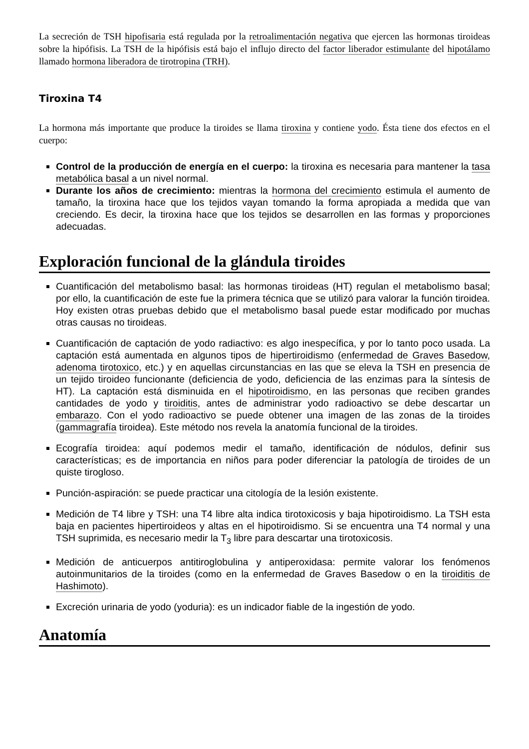La secreción de TSH hipofisaria está regulada por la retroalimentación negativa que ejercen las hormonas tiroideas sobre la hipófisis. La TSH de la hipófisis está bajo el influjo directo del factor liberador estimulante del hipotálamo llamado hormona liberadora de tirotropina (TRH).
Tiroxina T4
La hormona más importante que produce la tiroides se llama tiroxina y contiene yodo. Ésta tiene dos efectos en el cuerpo:
Control de la producción de energía en el cuerpo: la tiroxina es necesaria para mantener la tasa metabólica basal a un nivel normal.
Durante los años de crecimiento: mientras la hormona del crecimiento estimula el aumento de tamaño, la tiroxina hace que los tejidos vayan tomando la forma apropiada a medida que van creciendo. Es decir, la tiroxina hace que los tejidos se desarrollen en las formas y proporciones adecuadas.
Exploración funcional de la glándula tiroides
Cuantificación del metabolismo basal: las hormonas tiroideas (HT) regulan el metabolismo basal; por ello, la cuantificación de este fue la primera técnica que se utilizó para valorar la función tiroidea. Hoy existen otras pruebas debido que el metabolismo basal puede estar modificado por muchas otras causas no tiroideas.
Cuantificación de captación de yodo radiactivo: es algo inespecífica, y por lo tanto poco usada. La captación está aumentada en algunos tipos de hipertiroidismo (enfermedad de Graves Basedow, adenoma tirotoxico, etc.) y en aquellas circunstancias en las que se eleva la TSH en presencia de un tejido tiroideo funcionante (deficiencia de yodo, deficiencia de las enzimas para la síntesis de HT). La captación está disminuida en el hipotiroidismo, en las personas que reciben grandes cantidades de yodo y tiroiditis, antes de administrar yodo radioactivo se debe descartar un embarazo. Con el yodo radioactivo se puede obtener una imagen de las zonas de la tiroides (gammagrafía tiroidea). Este método nos revela la anatomía funcional de la tiroides.
Ecografía tiroidea: aquí podemos medir el tamaño, identificación de nódulos, definir sus características; es de importancia en niños para poder diferenciar la patología de tiroides de un quiste tirogloso.
Punción-aspiración: se puede practicar una citología de la lesión existente.
Medición de T4 libre y TSH: una T4 libre alta indica tirotoxicosis y baja hipotiroidismo. La TSH esta baja en pacientes hipertiroideos y altas en el hipotiroidismo. Si se encuentra una T4 normal y una TSH suprimida, es necesario medir la T<sub>3</sub> libre para descartar una tirotoxicosis.
Medición de anticuerpos antitiroglobulina y antiperoxidasa: permite valorar los fenómenos autoinmunitarios de la tiroides (como en la enfermedad de Graves Basedow o en la tiroiditis de Hashimoto).
Excreción urinaria de yodo (yoduria): es un indicador fiable de la ingestión de yodo.
Anatomía